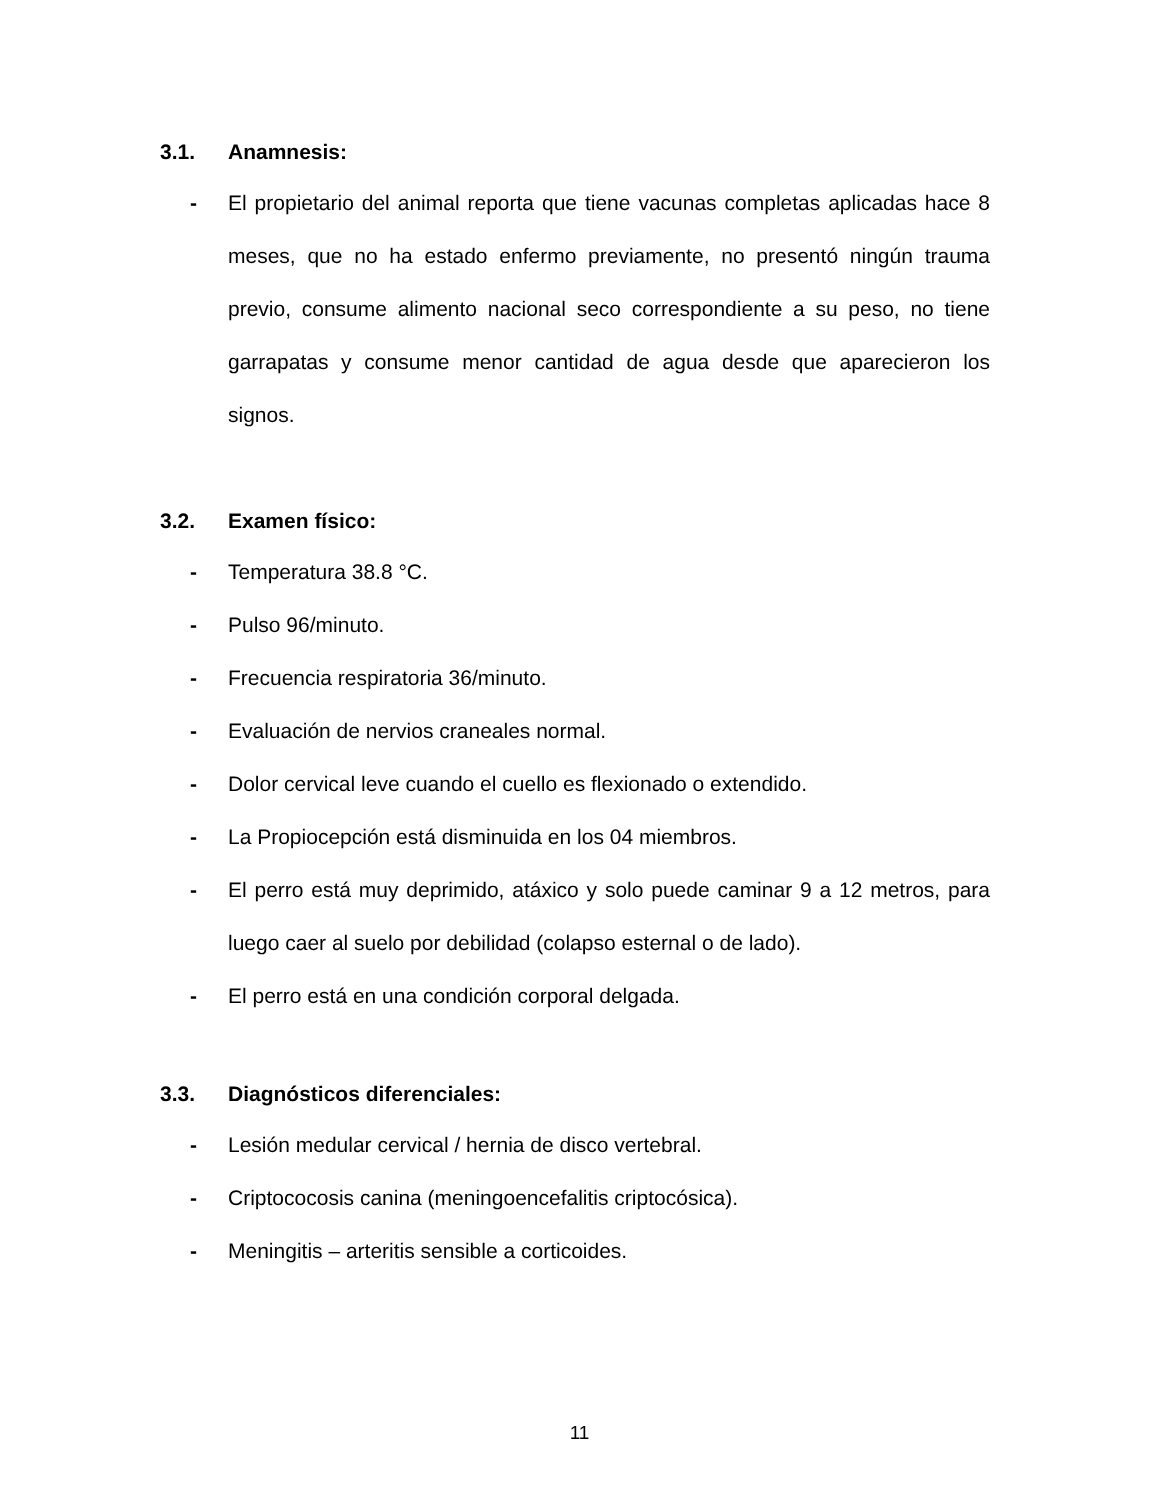3.1. Anamnesis:
- El propietario del animal reporta que tiene vacunas completas aplicadas hace 8 meses, que no ha estado enfermo previamente, no presentó ningún trauma previo, consume alimento nacional seco correspondiente a su peso, no tiene garrapatas y consume menor cantidad de agua desde que aparecieron los signos.
3.2. Examen físico:
- Temperatura 38.8 °C.
- Pulso 96/minuto.
- Frecuencia respiratoria 36/minuto.
- Evaluación de nervios craneales normal.
- Dolor cervical leve cuando el cuello es flexionado o extendido.
- La Propiocepción está disminuida en los 04 miembros.
- El perro está muy deprimido, atáxico y solo puede caminar 9 a 12 metros, para luego caer al suelo por debilidad (colapso esternal o de lado).
- El perro está en una condición corporal delgada.
3.3. Diagnósticos diferenciales:
- Lesión medular cervical / hernia de disco vertebral.
- Criptococosis canina (meningoencefalitis criptocósica).
- Meningitis – arteritis sensible a corticoides.
11